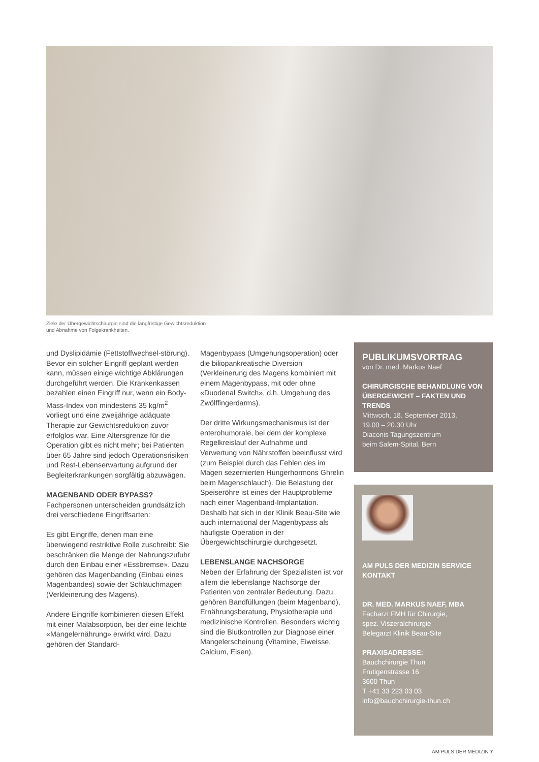Ziele der Übergewichtschirurgie sind die langfristige Gewichtsreduktion
und Abnahme von Folgekrankheiten.
und Dyslipidämie (Fettstoffwechsel-störung). Bevor ein solcher Eingriff geplant werden kann, müssen einige wichtige Abklärungen durchgeführt werden. Die Krankenkassen bezahlen einen Eingriff nur, wenn ein Body-Mass-Index von mindestens 35 kg/m<sup>2</sup> vorliegt und eine zweijährige adäquate Therapie zur Gewichtsreduktion zuvor erfolglos war. Eine Altersgrenze für die Operation gibt es nicht mehr; bei Patienten über 65 Jahre sind jedoch Operationsrisiken und Rest-Lebenserwartung aufgrund der Begleiterkrankungen sorgfältig abzuwägen.
MAGENBAND ODER BYPASS?
Fachpersonen unterscheiden grundsätzlich drei verschiedene Eingriffsarten:
Es gibt Eingriffe, denen man eine überwiegend restriktive Rolle zuschreibt: Sie beschränken die Menge der Nahrungszufuhr durch den Einbau einer «Essbremse». Dazu gehören das Magenbanding (Einbau eines Magenbandes) sowie der Schlauchmagen (Verkleinerung des Magens).
Andere Eingriffe kombinieren diesen Effekt mit einer Malabsorption, bei der eine leichte «Mangelernährung» erwirkt wird. Dazu gehören der Standard-
Magenbypass (Umgehungsoperation) oder die biliopankreatische Diversion (Verkleinerung des Magens kombiniert mit einem Magenbypass, mit oder ohne «Duodenal Switch», d.h. Umgehung des Zwölffingerdarms).
Der dritte Wirkungsmechanismus ist der enterohumorale, bei dem der komplexe Regelkreislauf der Aufnahme und Verwertung von Nährstoffen beeinflusst wird (zum Beispiel durch das Fehlen des im Magen sezernierten Hungerhormons Ghrelin beim Magenschlauch). Die Belastung der Speiseröhre ist eines der Hauptprobleme nach einer Magenband-Implantation. Deshalb hat sich in der Klinik Beau-Site wie auch international der Magenbypass als häufigste Operation in der Übergewichtschirurgie durchgesetzt.
LEBENSLANGE NACHSORGE
Neben der Erfahrung der Spezialisten ist vor allem die lebenslange Nachsorge der Patienten von zentraler Bedeutung. Dazu gehören Bandfüllungen (beim Magenband), Ernährungsberatung, Physiotherapie und medizinische Kontrollen. Besonders wichtig sind die Blutkontrollen zur Diagnose einer Mangelerscheinung (Vitamine, Eiweisse, Calcium, Eisen).
PUBLIKUMSVORTRAG
von Dr. med. Markus Naef
CHIRURGISCHE BEHANDLUNG VON ÜBERGEWICHT – FAKTEN UND TRENDS
Mittwoch, 18. September 2013,
19.00 – 20.30 Uhr
Diaconis Tagungszentrum
beim Salem-Spital, Bern
AM PULS DER MEDIZIN SERVICE KONTAKT
DR. MED. MARKUS NAEF, MBA
Facharzt FMH für Chirurgie,
spez. Viszeralchirurgie
Belegarzt Klinik Beau-Site
PRAXISADRESSE:
Bauchchirurgie Thun
Frutigenstrasse 16
3600 Thun
T +41 33 223 03 03
info@bauchchirurgie-thun.ch
AM PULS DER MEDIZIN 7